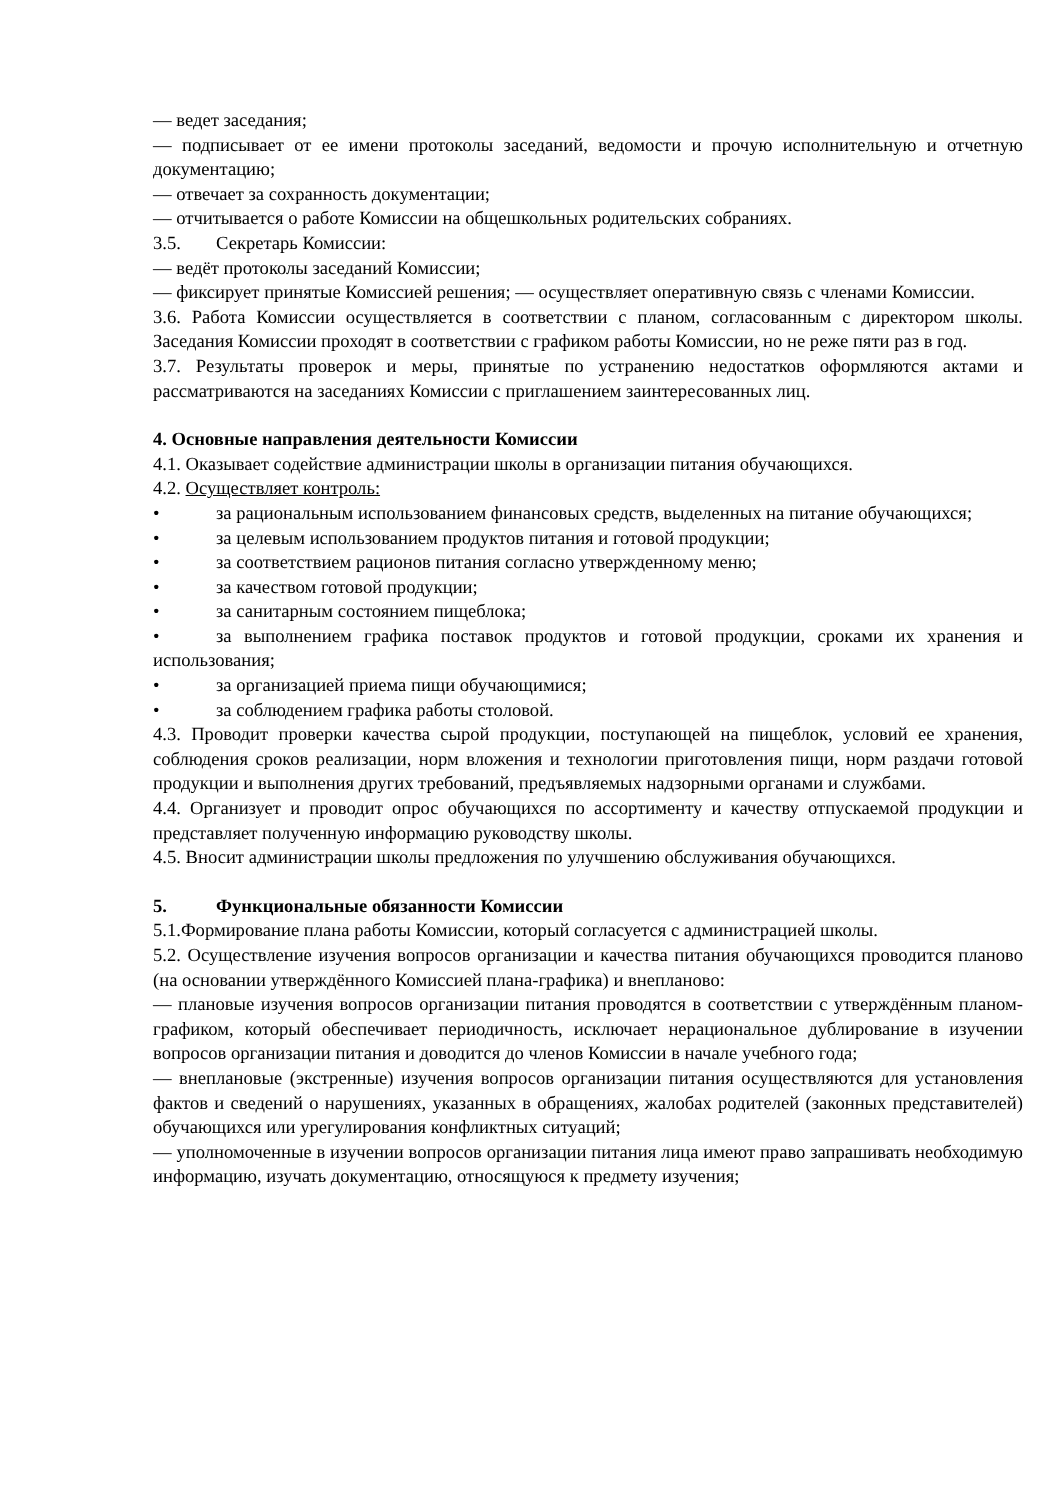— ведет заседания;
— подписывает от ее имени протоколы заседаний, ведомости и прочую исполнительную и отчетную документацию;
— отвечает за сохранность документации;
— отчитывается о работе Комиссии на общешкольных родительских собраниях.
3.5. Секретарь Комиссии:
— ведёт протоколы заседаний Комиссии;
— фиксирует принятые Комиссией решения; — осуществляет оперативную связь с членами Комиссии.
3.6. Работа Комиссии осуществляется в соответствии с планом, согласованным с директором школы. Заседания Комиссии проходят в соответствии с графиком работы Комиссии, но не реже пяти раз в год.
3.7. Результаты проверок и меры, принятые по устранению недостатков оформляются актами и рассматриваются на заседаниях Комиссии с приглашением заинтересованных лиц.
4. Основные направления деятельности Комиссии
4.1. Оказывает содействие администрации школы в организации питания обучающихся.
4.2. Осуществляет контроль:
• за рациональным использованием финансовых средств, выделенных на питание обучающихся;
• за целевым использованием продуктов питания и готовой продукции;
• за соответствием рационов питания согласно утвержденному меню;
• за качеством готовой продукции;
• за санитарным состоянием пищеблока;
• за выполнением графика поставок продуктов и готовой продукции, сроками их хранения и использования;
• за организацией приема пищи обучающимися;
• за соблюдением графика работы столовой.
4.3. Проводит проверки качества сырой продукции, поступающей на пищеблок, условий ее хранения, соблюдения сроков реализации, норм вложения и технологии приготовления пищи, норм раздачи готовой продукции и выполнения других требований, предъявляемых надзорными органами и службами.
4.4. Организует и проводит опрос обучающихся по ассортименту и качеству отпускаемой продукции и представляет полученную информацию руководству школы.
4.5. Вносит администрации школы предложения по улучшению обслуживания обучающихся.
5. Функциональные обязанности Комиссии
5.1.Формирование плана работы Комиссии, который согласуется с администрацией школы.
5.2. Осуществление изучения вопросов организации и качества питания обучающихся проводится планово (на основании утверждённого Комиссией плана-графика) и внепланово:
— плановые изучения вопросов организации питания проводятся в соответствии с утверждённым планом-графиком, который обеспечивает периодичность, исключает нерациональное дублирование в изучении вопросов организации питания и доводится до членов Комиссии в начале учебного года;
— внеплановые (экстренные) изучения вопросов организации питания осуществляются для установления фактов и сведений о нарушениях, указанных в обращениях, жалобах родителей (законных представителей) обучающихся или урегулирования конфликтных ситуаций;
— уполномоченные в изучении вопросов организации питания лица имеют право запрашивать необходимую информацию, изучать документацию, относящуюся к предмету изучения;